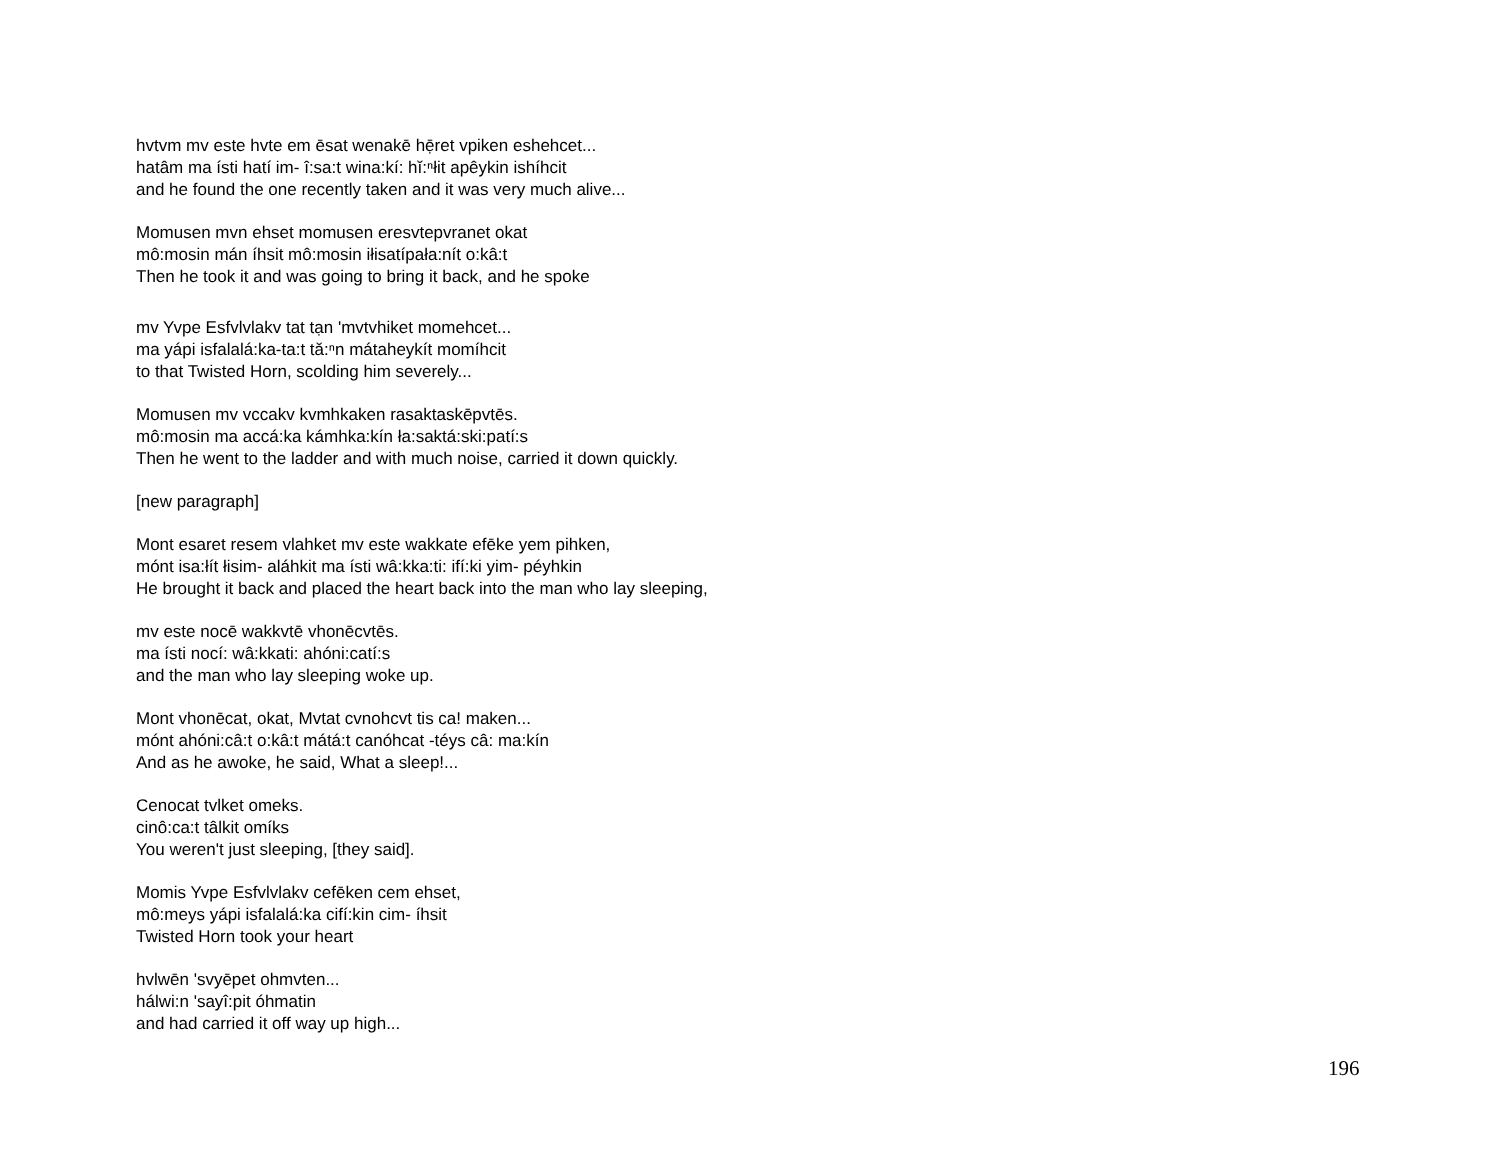hvtvm mv este hvte em ēsat wenakē hẹ̄ret vpiken eshehcet...
hatâm ma ísti hatí im- î:sa:t wina:kí: hĭ:ⁿłit apêykin ishíhcit
and he found the one recently taken and it was very much alive...
Momusen mvn ehset momusen eresvtepvranet okat
mô:mosin mán íhsit mô:mosin iłisatípała:nít o:kâ:t
Then he took it and was going to bring it back, and he spoke
mv Yvpe Esfvlvlakv tat tạn 'mvtvhiket momehcet...
ma yápi isfalalá:ka-ta:t tă:ⁿn mátaheykít momíhcit
to that Twisted Horn, scolding him severely...
Momusen mv vccakv kvmhkaken rasaktaskēpvtēs.
mô:mosin ma accá:ka kámhka:kín ła:saktá:ski:patí:s
Then he went to the ladder and with much noise, carried it down quickly.
[new paragraph]
Mont esaret resem vlahket mv este wakkate efēke yem pihken,
mónt isa:łít łisim- aláhkit ma ísti wâ:kka:ti: ifí:ki yim- péyhkin
He brought it back and placed the heart back into the man who lay sleeping,
mv este nocē wakkvtē vhonēcvtēs.
ma ísti nocí: wâ:kkati: ahóni:catí:s
and the man who lay sleeping woke up.
Mont vhonēcat, okat, Mvtat cvnohcvt tis ca! maken...
mónt ahóni:câ:t o:kâ:t mátá:t canóhcat -téys câ: ma:kín
And as he awoke, he said, What a sleep!...
Cenocat tvlket omeks.
cinô:ca:t tâlkit omíks
You weren't just sleeping, [they said].
Momis Yvpe Esfvlvlakv cefēken cem ehset,
mô:meys yápi isfalalá:ka cifí:kin cim- íhsit
Twisted Horn took your heart
hvlwēn 'svyēpet ohmvten...
hálwi:n 'sayî:pit óhmatin
and had carried it off way up high...
196